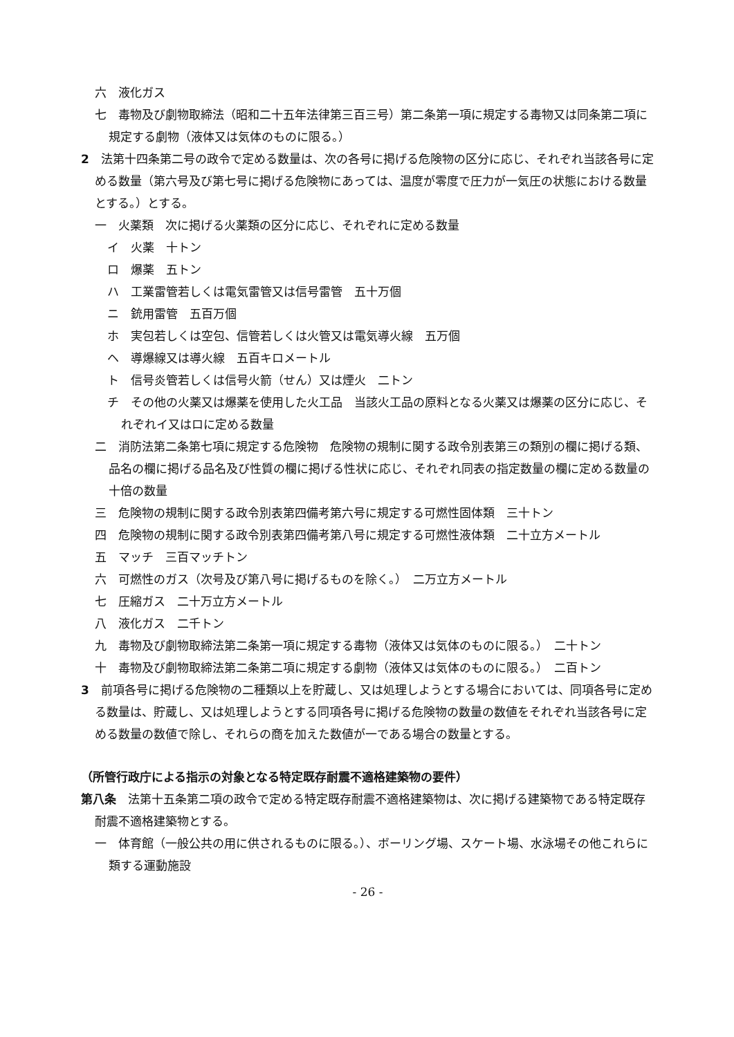六　液化ガス
七　毒物及び劇物取締法（昭和二十五年法律第三百三号）第二条第一項に規定する毒物又は同条第二項に規定する劇物（液体又は気体のものに限る。）
2　法第十四条第二号の政令で定める数量は、次の各号に掲げる危険物の区分に応じ、それぞれ当該各号に定める数量（第六号及び第七号に掲げる危険物にあっては、温度が零度で圧力が一気圧の状態における数量とする。）とする。
一　火薬類　次に掲げる火薬類の区分に応じ、それぞれに定める数量
イ　火薬　十トン
ロ　爆薬　五トン
ハ　工業雷管若しくは電気雷管又は信号雷管　五十万個
ニ　銃用雷管　五百万個
ホ　実包若しくは空包、信管若しくは火管又は電気導火線　五万個
ヘ　導爆線又は導火線　五百キロメートル
ト　信号炎管若しくは信号火箭（せん）又は煙火　二トン
チ　その他の火薬又は爆薬を使用した火工品　当該火工品の原料となる火薬又は爆薬の区分に応じ、それぞれイ又はロに定める数量
二　消防法第二条第七項に規定する危険物　危険物の規制に関する政令別表第三の類別の欄に掲げる類、品名の欄に掲げる品名及び性質の欄に掲げる性状に応じ、それぞれ同表の指定数量の欄に定める数量の十倍の数量
三　危険物の規制に関する政令別表第四備考第六号に規定する可燃性固体類　三十トン
四　危険物の規制に関する政令別表第四備考第八号に規定する可燃性液体類　二十立方メートル
五　マッチ　三百マッチトン
六　可燃性のガス（次号及び第八号に掲げるものを除く。）　二万立方メートル
七　圧縮ガス　二十万立方メートル
八　液化ガス　二千トン
九　毒物及び劇物取締法第二条第一項に規定する毒物（液体又は気体のものに限る。）　二十トン
十　毒物及び劇物取締法第二条第二項に規定する劇物（液体又は気体のものに限る。）　二百トン
3　前項各号に掲げる危険物の二種類以上を貯蔵し、又は処理しようとする場合においては、同項各号に定める数量は、貯蔵し、又は処理しようとする同項各号に掲げる危険物の数量の数値をそれぞれ当該各号に定める数量の数値で除し、それらの商を加えた数値が一である場合の数量とする。
（所管行政庁による指示の対象となる特定既存耐震不適格建築物の要件）
第八条　法第十五条第二項の政令で定める特定既存耐震不適格建築物は、次に掲げる建築物である特定既存耐震不適格建築物とする。
一　体育館（一般公共の用に供されるものに限る。）、ボーリング場、スケート場、水泳場その他これらに類する運動施設
- 26 -